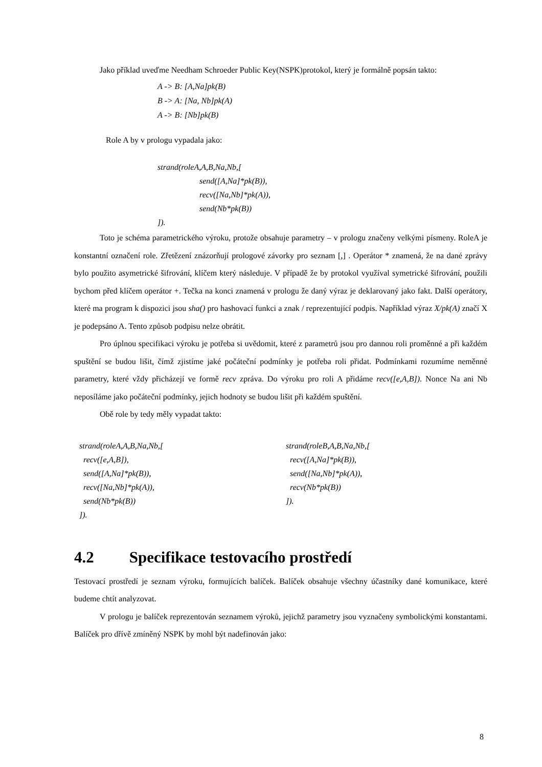Jako příklad uveďme Needham Schroeder Public Key(NSPK)protokol, který je formálně popsán takto:
A -> B: [A,Na]pk(B)
B -> A: [Na, Nb]pk(A)
A -> B: [Nb]pk(B)
Role A by v prologu vypadala jako:
strand(roleA,A,B,Na,Nb,[
send([A,Na]*pk(B)),
recv([Na,Nb]*pk(A)),
send(Nb*pk(B))
]).
Toto je schéma parametrického výroku, protože obsahuje parametry – v prologu značeny velkými písmeny. RoleA je konstantní označení role. Zřetězení znázorňují prologové závorky pro seznam [,] . Operátor * znamená, že na dané zprávy bylo použito asymetrické šifrování, klíčem který následuje. V případě že by protokol využíval symetrické šifrování, použili bychom před klíčem operátor +. Tečka na konci znamená v prologu že daný výraz je deklarovaný jako fakt. Další operátory, které ma program k dispozici jsou sha() pro hashovací funkci a znak / reprezentující podpis. Například výraz X/pk(A) značí X je podepsáno A. Tento způsob podpisu nelze obrátit.
Pro úplnou specifikaci výroku je potřeba si uvědomit, které z parametrů jsou pro dannou roli proměnné a při každém spuštění se budou lišit, čímž zjistíme jaké počáteční podmínky je potřeba roli přidat. Podmínkami rozumíme neměnné parametry, které vždy přicházejí ve formě recv zpráva. Do výroku pro roli A přidáme recv([e,A,B]). Nonce Na ani Nb neposíláme jako počáteční podmínky, jejich hodnoty se budou lišit při každém spuštění.
Obě role by tedy měly vypadat takto:
strand(roleA,A,B,Na,Nb,[
recv([e,A,B]),
send([A,Na]*pk(B)),
recv([Na,Nb]*pk(A)),
send(Nb*pk(B))
]).
strand(roleB,A,B,Na,Nb,[
recv([A,Na]*pk(B)),
send([Na,Nb]*pk(A)),
recv(Nb*pk(B))
]).
4.2 Specifikace testovacího prostředí
Testovací prostředí je seznam výroku, formujících balíček. Balíček obsahuje všechny účastníky dané komunikace, které budeme chtít analyzovat.
V prologu je balíček reprezentován seznamem výroků, jejichž parametry jsou vyznačeny symbolickými konstantami. Balíček pro dřívě zmíněný NSPK by mohl být nadefinován jako:
8